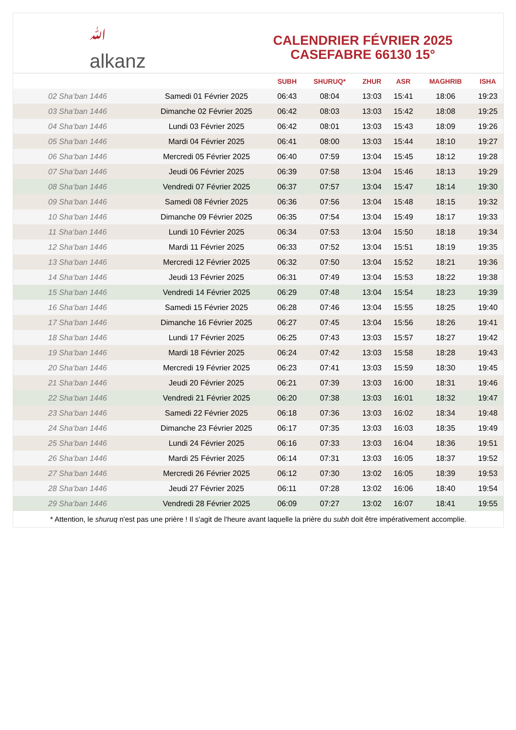ﷲ
alkanz
CALENDRIER FÉVRIER 2025
CASEFABRE 66130 15°
| | | SUBH | SHURUQ* | ZHUR | ASR | MAGHRIB | ISHA |
| --- | --- | --- | --- | --- | --- | --- | --- |
| 02 Sha‘ban 1446 | Samedi 01 Février 2025 | 06:43 | 08:04 | 13:03 | 15:41 | 18:06 | 19:23 |
| 03 Sha‘ban 1446 | Dimanche 02 Février 2025 | 06:42 | 08:03 | 13:03 | 15:42 | 18:08 | 19:25 |
| 04 Sha‘ban 1446 | Lundi 03 Février 2025 | 06:42 | 08:01 | 13:03 | 15:43 | 18:09 | 19:26 |
| 05 Sha‘ban 1446 | Mardi 04 Février 2025 | 06:41 | 08:00 | 13:03 | 15:44 | 18:10 | 19:27 |
| 06 Sha‘ban 1446 | Mercredi 05 Février 2025 | 06:40 | 07:59 | 13:04 | 15:45 | 18:12 | 19:28 |
| 07 Sha‘ban 1446 | Jeudi 06 Février 2025 | 06:39 | 07:58 | 13:04 | 15:46 | 18:13 | 19:29 |
| 08 Sha‘ban 1446 | Vendredi 07 Février 2025 | 06:37 | 07:57 | 13:04 | 15:47 | 18:14 | 19:30 |
| 09 Sha‘ban 1446 | Samedi 08 Février 2025 | 06:36 | 07:56 | 13:04 | 15:48 | 18:15 | 19:32 |
| 10 Sha‘ban 1446 | Dimanche 09 Février 2025 | 06:35 | 07:54 | 13:04 | 15:49 | 18:17 | 19:33 |
| 11 Sha‘ban 1446 | Lundi 10 Février 2025 | 06:34 | 07:53 | 13:04 | 15:50 | 18:18 | 19:34 |
| 12 Sha‘ban 1446 | Mardi 11 Février 2025 | 06:33 | 07:52 | 13:04 | 15:51 | 18:19 | 19:35 |
| 13 Sha‘ban 1446 | Mercredi 12 Février 2025 | 06:32 | 07:50 | 13:04 | 15:52 | 18:21 | 19:36 |
| 14 Sha‘ban 1446 | Jeudi 13 Février 2025 | 06:31 | 07:49 | 13:04 | 15:53 | 18:22 | 19:38 |
| 15 Sha‘ban 1446 | Vendredi 14 Février 2025 | 06:29 | 07:48 | 13:04 | 15:54 | 18:23 | 19:39 |
| 16 Sha‘ban 1446 | Samedi 15 Février 2025 | 06:28 | 07:46 | 13:04 | 15:55 | 18:25 | 19:40 |
| 17 Sha‘ban 1446 | Dimanche 16 Février 2025 | 06:27 | 07:45 | 13:04 | 15:56 | 18:26 | 19:41 |
| 18 Sha‘ban 1446 | Lundi 17 Février 2025 | 06:25 | 07:43 | 13:03 | 15:57 | 18:27 | 19:42 |
| 19 Sha‘ban 1446 | Mardi 18 Février 2025 | 06:24 | 07:42 | 13:03 | 15:58 | 18:28 | 19:43 |
| 20 Sha‘ban 1446 | Mercredi 19 Février 2025 | 06:23 | 07:41 | 13:03 | 15:59 | 18:30 | 19:45 |
| 21 Sha‘ban 1446 | Jeudi 20 Février 2025 | 06:21 | 07:39 | 13:03 | 16:00 | 18:31 | 19:46 |
| 22 Sha‘ban 1446 | Vendredi 21 Février 2025 | 06:20 | 07:38 | 13:03 | 16:01 | 18:32 | 19:47 |
| 23 Sha‘ban 1446 | Samedi 22 Février 2025 | 06:18 | 07:36 | 13:03 | 16:02 | 18:34 | 19:48 |
| 24 Sha‘ban 1446 | Dimanche 23 Février 2025 | 06:17 | 07:35 | 13:03 | 16:03 | 18:35 | 19:49 |
| 25 Sha‘ban 1446 | Lundi 24 Février 2025 | 06:16 | 07:33 | 13:03 | 16:04 | 18:36 | 19:51 |
| 26 Sha‘ban 1446 | Mardi 25 Février 2025 | 06:14 | 07:31 | 13:03 | 16:05 | 18:37 | 19:52 |
| 27 Sha‘ban 1446 | Mercredi 26 Février 2025 | 06:12 | 07:30 | 13:02 | 16:05 | 18:39 | 19:53 |
| 28 Sha‘ban 1446 | Jeudi 27 Février 2025 | 06:11 | 07:28 | 13:02 | 16:06 | 18:40 | 19:54 |
| 29 Sha‘ban 1446 | Vendredi 28 Février 2025 | 06:09 | 07:27 | 13:02 | 16:07 | 18:41 | 19:55 |
* Attention, le shuruq n'est pas une prière ! Il s'agit de l'heure avant laquelle la prière du subh doit être impérativement accomplie.